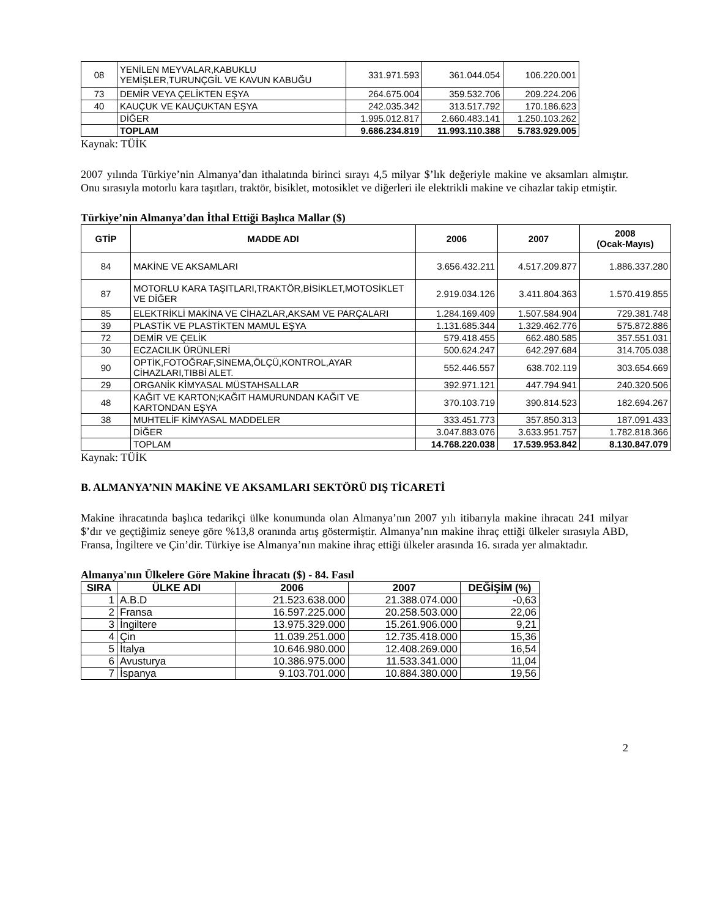| 08 | YENİLEN MEYVALAR,KABUKLU YEMİŞLER,TURUNÇGİL VE KAVUN KABUĞU | 331.971.593 | 361.044.054 | 106.220.001 |
| 73 | DEMİR VEYA ÇELİKTEN EŞYA | 264.675.004 | 359.532.706 | 209.224.206 |
| 40 | KAUÇUK VE KAUÇUKTAN EŞYA | 242.035.342 | 313.517.792 | 170.186.623 |
| | DİĞER | 1.995.012.817 | 2.660.483.141 | 1.250.103.262 |
| | TOPLAM | 9.686.234.819 | 11.993.110.388 | 5.783.929.005 |
Kaynak: TÜİK
2007 yılında Türkiye’nin Almanya’dan ithalatında birinci sırayı 4,5 milyar $’lık değeriyle makine ve aksamları almıştır. Onu sırasıyla motorlu kara taşıtları, traktör, bisiklet, motosiklet ve diğerleri ile elektrikli makine ve cihazlar takip etmiştir.
Türkiye’nin Almanya’dan İthal Ettiği Başlıca Mallar ($)
| GTİP | MADDE ADI | 2006 | 2007 | 2008 (Ocak-Mayıs) |
| --- | --- | --- | --- | --- |
| 84 | MAKİNE VE AKSAMLARI | 3.656.432.211 | 4.517.209.877 | 1.886.337.280 |
| 87 | MOTORLU KARA TAŞITLARI,TRAKTÖR,BİSİKLET,MOTOSİKLET VE DİĞER | 2.919.034.126 | 3.411.804.363 | 1.570.419.855 |
| 85 | ELEKTRİKLİ MAKİNA VE CİHAZLAR,AKSAM VE PARÇALARI | 1.284.169.409 | 1.507.584.904 | 729.381.748 |
| 39 | PLASTİK VE PLASTİKTEN MAMUL EŞYA | 1.131.685.344 | 1.329.462.776 | 575.872.886 |
| 72 | DEMİR VE ÇELİK | 579.418.455 | 662.480.585 | 357.551.031 |
| 30 | ECZACILIK ÜRÜNLERİ | 500.624.247 | 642.297.684 | 314.705.038 |
| 90 | OPTİK,FOTOĞRAF,SİNEMA,ÖLÇÜ,KONTROL,AYAR CİHAZLARI,TIBBİ ALET. | 552.446.557 | 638.702.119 | 303.654.669 |
| 29 | ORGANİK KİMYASAL MÜSTAHSALLAR | 392.971.121 | 447.794.941 | 240.320.506 |
| 48 | KAĞIT VE KARTON;KAĞIT HAMURUNDAN KAĞIT VE KARTONDAN EŞYA | 370.103.719 | 390.814.523 | 182.694.267 |
| 38 | MUHTELİF KİMYASAL MADDELER | 333.451.773 | 357.850.313 | 187.091.433 |
| | DİĞER | 3.047.883.076 | 3.633.951.757 | 1.782.818.366 |
| | TOPLAM | 14.768.220.038 | 17.539.953.842 | 8.130.847.079 |
Kaynak: TÜİK
B. ALMANYA’NIN MAKİNE VE AKSAMLARI SEKTÖRÜ DIŞ TİCARETİ
Makine ihracatında başlıca tedarikçi ülke konumunda olan Almanya’nın 2007 yılı itibarıyla makine ihracatı 241 milyar $’dır ve geçtiğimiz seneye göre %13,8 oranında artış göstermiştir. Almanya’nın makine ihraç ettiği ülkeler sırasıyla ABD, Fransa, İngiltere ve Çin’dir. Türkiye ise Almanya’nın makine ihraç ettiği ülkeler arasında 16. sırada yer almaktadır.
Almanya'nın Ülkelere Göre Makine İhracatı ($) - 84. Fasıl
| SIRA | ÜLKE ADI | 2006 | 2007 | DEĞİŞİM (%) |
| --- | --- | --- | --- | --- |
| 1 | A.B.D | 21.523.638.000 | 21.388.074.000 | -0,63 |
| 2 | Fransa | 16.597.225.000 | 20.258.503.000 | 22,06 |
| 3 | İngiltere | 13.975.329.000 | 15.261.906.000 | 9,21 |
| 4 | Çin | 11.039.251.000 | 12.735.418.000 | 15,36 |
| 5 | İtalya | 10.646.980.000 | 12.408.269.000 | 16,54 |
| 6 | Avusturya | 10.386.975.000 | 11.533.341.000 | 11,04 |
| 7 | İspanya | 9.103.701.000 | 10.884.380.000 | 19,56 |
2